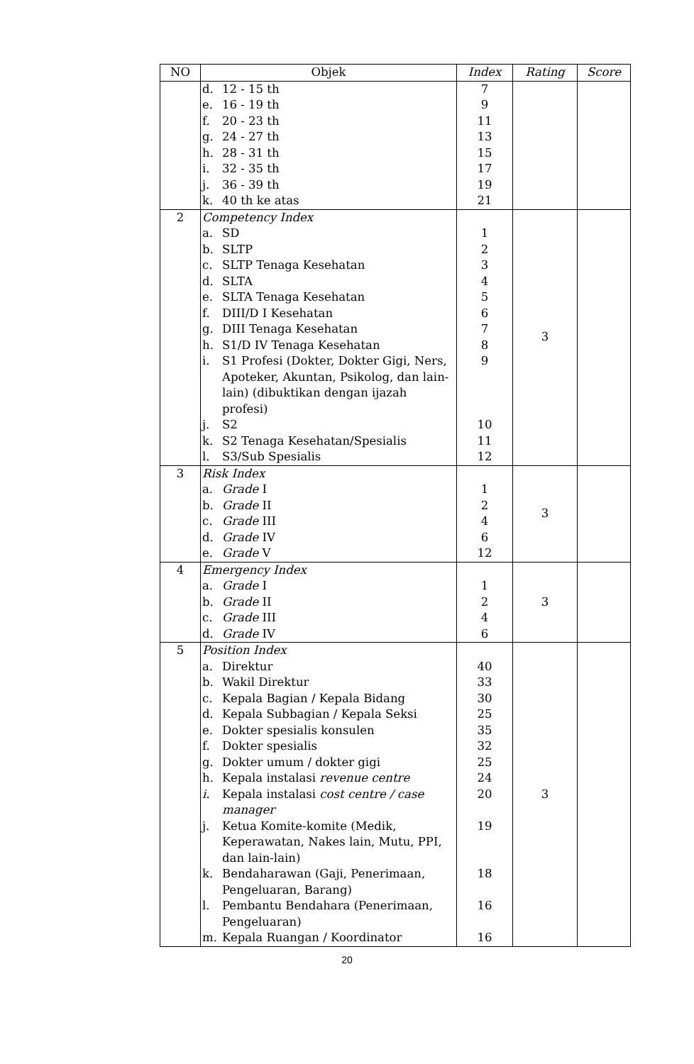| NO | Objek | Index | Rating | Score |
| --- | --- | --- | --- | --- |
| | d. 12 - 15 th e. 16 - 19 th f. 20 - 23 th g. 24 - 27 th h. 28 - 31 th i. 32 - 35 th j. 36 - 39 th k. 40 th ke atas | 7 9 11 13 15 17 19 21 | | |
| 2 | Competency Index a. SD b. SLTP c. SLTP Tenaga Kesehatan d. SLTA e. SLTA Tenaga Kesehatan f. DIII/D I Kesehatan g. DIII Tenaga Kesehatan h. S1/D IV Tenaga Kesehatan i. S1 Profesi (Dokter, Dokter Gigi, Ners, Apoteker, Akuntan, Psikolog, dan lain-lain) (dibuktikan dengan ijazah profesi) j. S2 k. S2 Tenaga Kesehatan/Spesialis l. S3/Sub Spesialis | 1 2 3 4 5 6 7 8 9 10 11 12 | 3 | |
| 3 | Risk Index a. Grade I b. Grade II c. Grade III d. Grade IV e. Grade V | 1 2 4 6 12 | 3 | |
| 4 | Emergency Index a. Grade I b. Grade II c. Grade III d. Grade IV | 1 2 4 6 | 3 | |
| 5 | Position Index a. Direktur b. Wakil Direktur c. Kepala Bagian / Kepala Bidang d. Kepala Subbagian / Kepala Seksi e. Dokter spesialis konsulen f. Dokter spesialis g. Dokter umum / dokter gigi h. Kepala instalasi revenue centre i. Kepala instalasi cost centre / case manager j. Ketua Komite-komite (Medik, Keperawatan, Nakes lain, Mutu, PPI, dan lain-lain) k. Bendaharawan (Gaji, Penerimaan, Pengeluaran, Barang) l. Pembantu Bendahara (Penerimaan, Pengeluaran) m. Kepala Ruangan / Koordinator | 40 33 30 25 35 32 25 24 20 19 18 16 16 | 3 | |
20